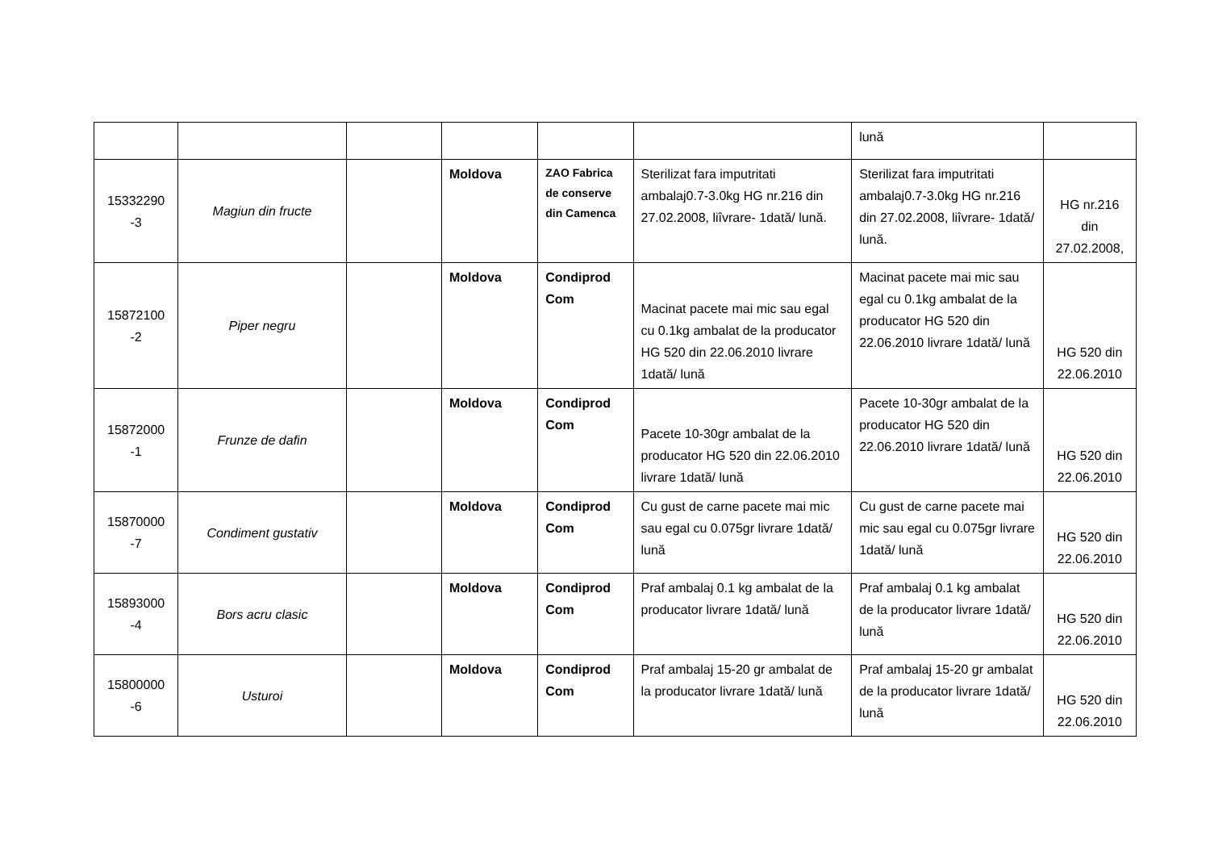| | | | | | | lună | |
| 15332290 -3 | Magiun din fructe | | Moldova | ZAO Fabrica de conserve din Camenca | Sterilizat fara imputritati ambalaj0.7-3.0kg HG nr.216 din 27.02.2008, liîvrare- 1dată/ lună. | Sterilizat fara imputritati ambalaj0.7-3.0kg HG nr.216 din 27.02.2008, liîvrare- 1dată/ lună. | HG nr.216 din 27.02.2008, |
| 15872100 -2 | Piper negru | | Moldova | Condiprod Com | Macinat pacete mai mic sau egal cu 0.1kg ambalat de la producator HG 520 din 22.06.2010 livrare 1dată/ lună | Macinat pacete mai mic sau egal cu 0.1kg ambalat de la producator HG 520 din 22.06.2010 livrare 1dată/ lună | HG 520 din 22.06.2010 |
| 15872000 -1 | Frunze de dafin | | Moldova | Condiprod Com | Pacete 10-30gr ambalat de la producator HG 520 din 22.06.2010 livrare 1dată/ lună | Pacete 10-30gr ambalat de la producator HG 520 din 22.06.2010 livrare 1dată/ lună | HG 520 din 22.06.2010 |
| 15870000 -7 | Condiment gustativ | | Moldova | Condiprod Com | Cu gust de carne pacete mai mic sau egal cu 0.075gr livrare 1dată/ lună | Cu gust de carne pacete mai mic sau egal cu 0.075gr livrare 1dată/ lună | HG 520 din 22.06.2010 |
| 15893000 -4 | Bors acru clasic | | Moldova | Condiprod Com | Praf ambalaj 0.1 kg ambalat de la producator livrare 1dată/ lună | Praf ambalaj 0.1 kg ambalat de la producator livrare 1dată/ lună | HG 520 din 22.06.2010 |
| 15800000 -6 | Usturoi | | Moldova | Condiprod Com | Praf ambalaj 15-20 gr ambalat de la producator livrare 1dată/ lună | Praf ambalaj 15-20 gr ambalat de la producator livrare 1dată/ lună | HG 520 din 22.06.2010 |